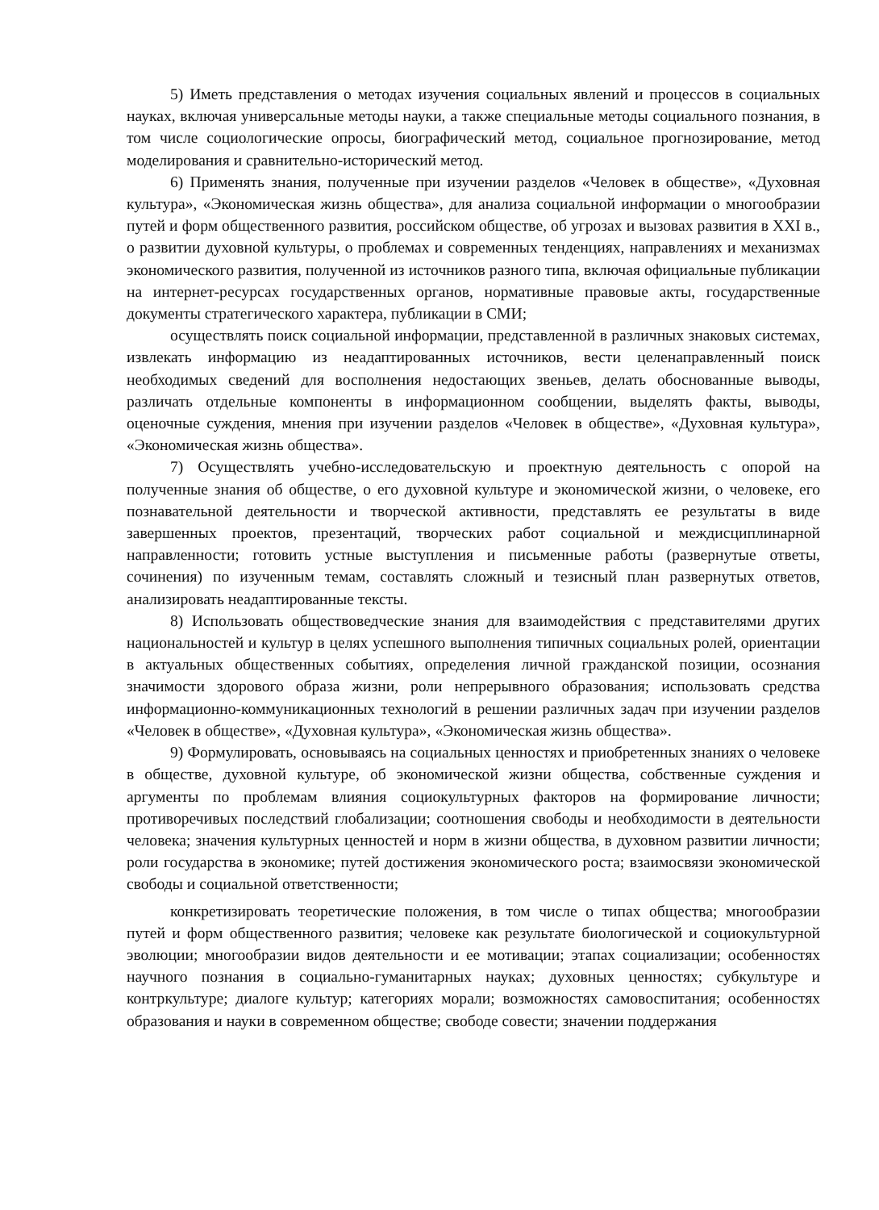5) Иметь представления о методах изучения социальных явлений и процессов в социальных науках, включая универсальные методы науки, а также специальные методы социального познания, в том числе социологические опросы, биографический метод, социальное прогнозирование, метод моделирования и сравнительно-исторический метод.
6) Применять знания, полученные при изучении разделов «Человек в обществе», «Духовная культура», «Экономическая жизнь общества», для анализа социальной информации о многообразии путей и форм общественного развития, российском обществе, об угрозах и вызовах развития в XXI в., о развитии духовной культуры, о проблемах и современных тенденциях, направлениях и механизмах экономического развития, полученной из источников разного типа, включая официальные публикации на интернет-ресурсах государственных органов, нормативные правовые акты, государственные документы стратегического характера, публикации в СМИ;
осуществлять поиск социальной информации, представленной в различных знаковых системах, извлекать информацию из неадаптированных источников, вести целенаправленный поиск необходимых сведений для восполнения недостающих звеньев, делать обоснованные выводы, различать отдельные компоненты в информационном сообщении, выделять факты, выводы, оценочные суждения, мнения при изучении разделов «Человек в обществе», «Духовная культура», «Экономическая жизнь общества».
7) Осуществлять учебно-исследовательскую и проектную деятельность с опорой на полученные знания об обществе, о его духовной культуре и экономической жизни, о человеке, его познавательной деятельности и творческой активности, представлять ее результаты в виде завершенных проектов, презентаций, творческих работ социальной и междисциплинарной направленности; готовить устные выступления и письменные работы (развернутые ответы, сочинения) по изученным темам, составлять сложный и тезисный план развернутых ответов, анализировать неадаптированные тексты.
8) Использовать обществоведческие знания для взаимодействия с представителями других национальностей и культур в целях успешного выполнения типичных социальных ролей, ориентации в актуальных общественных событиях, определения личной гражданской позиции, осознания значимости здорового образа жизни, роли непрерывного образования; использовать средства информационно-коммуникационных технологий в решении различных задач при изучении разделов «Человек в обществе», «Духовная культура», «Экономическая жизнь общества».
9) Формулировать, основываясь на социальных ценностях и приобретенных знаниях о человеке в обществе, духовной культуре, об экономической жизни общества, собственные суждения и аргументы по проблемам влияния социокультурных факторов на формирование личности; противоречивых последствий глобализации; соотношения свободы и необходимости в деятельности человека; значения культурных ценностей и норм в жизни общества, в духовном развитии личности; роли государства в экономике; путей достижения экономического роста; взаимосвязи экономической свободы и социальной ответственности;
конкретизировать теоретические положения, в том числе о типах общества; многообразии путей и форм общественного развития; человеке как результате биологической и социокультурной эволюции; многообразии видов деятельности и ее мотивации; этапах социализации; особенностях научного познания в социально-гуманитарных науках; духовных ценностях; субкультуре и контркультуре; диалоге культур; категориях морали; возможностях самовоспитания; особенностях образования и науки в современном обществе; свободе совести; значении поддержания